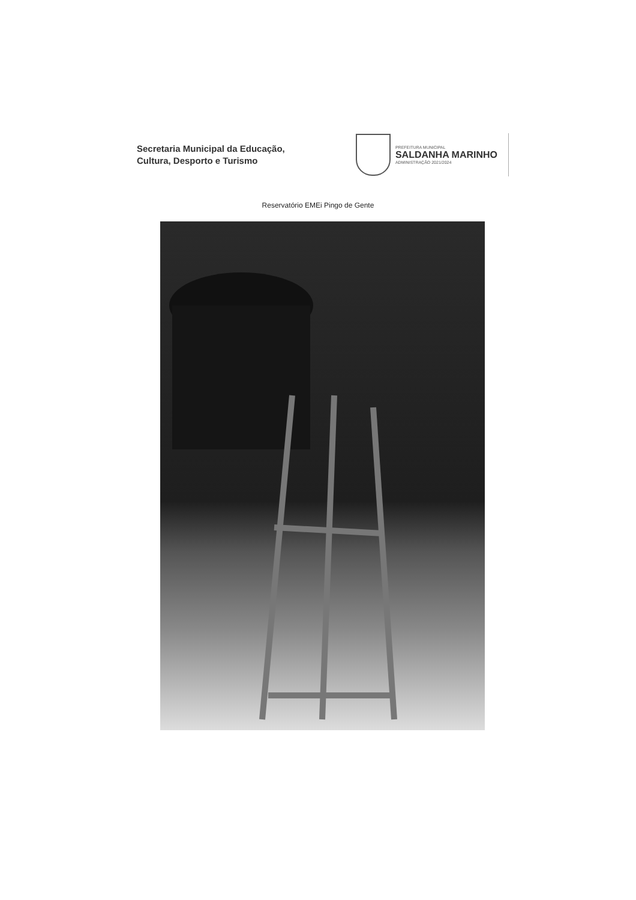Secretaria Municipal da Educação,
Cultura, Desporto e Turismo
PREFEITURA MUNICIPAL
SALDANHA MARINHO
ADMINISTRAÇÃO 2021/2024
Reservatório EMEi Pingo de Gente